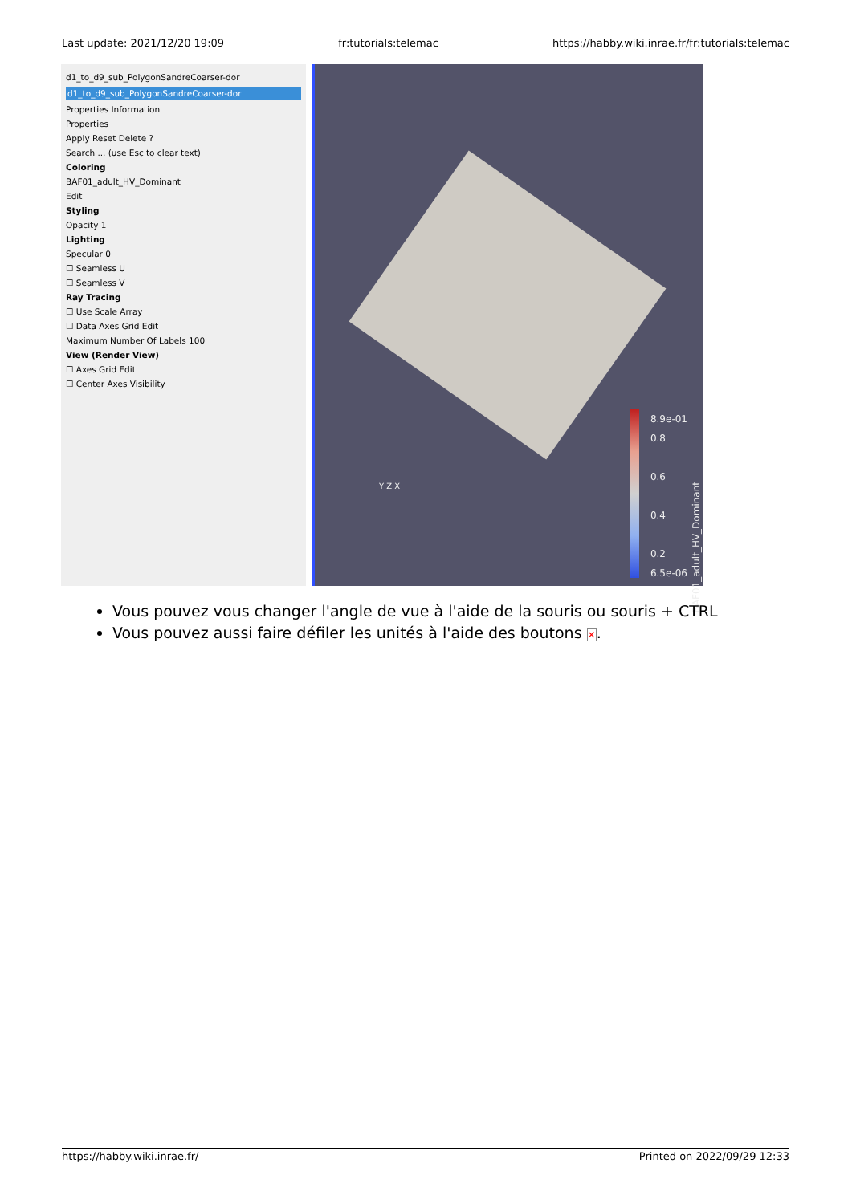Last update: 2021/12/20 19:09 fr:tutorials:telemac https://habby.wiki.inrae.fr/fr:tutorials:telemac
d1_to_d9_sub_PolygonSandreCoarser-dor
d1_to_d9_sub_PolygonSandreCoarser-dor
Properties Information
Properties
Apply Reset Delete ?
Search ... (use Esc to clear text)
Coloring
BAF01_adult_HV_Dominant
Edit
Styling
Opacity 1
Lighting
Specular 0
☐ Seamless U
☐ Seamless V
Ray Tracing
☐ Use Scale Array
☐ Data Axes Grid Edit
Maximum Number Of Labels 100
View (Render View)
☐ Axes Grid Edit
☐ Center Axes Visibility
8.9e-01
0.8
0.6
0.4
0.2
6.5e-06
Y Z X
BAF01_adult_HV_Dominant
Vous pouvez vous changer l'angle de vue à l'aide de la souris ou souris + CTRL
Vous pouvez aussi faire défiler les unités à l'aide des boutons ✕.
https://habby.wiki.inrae.fr/ Printed on 2022/09/29 12:33